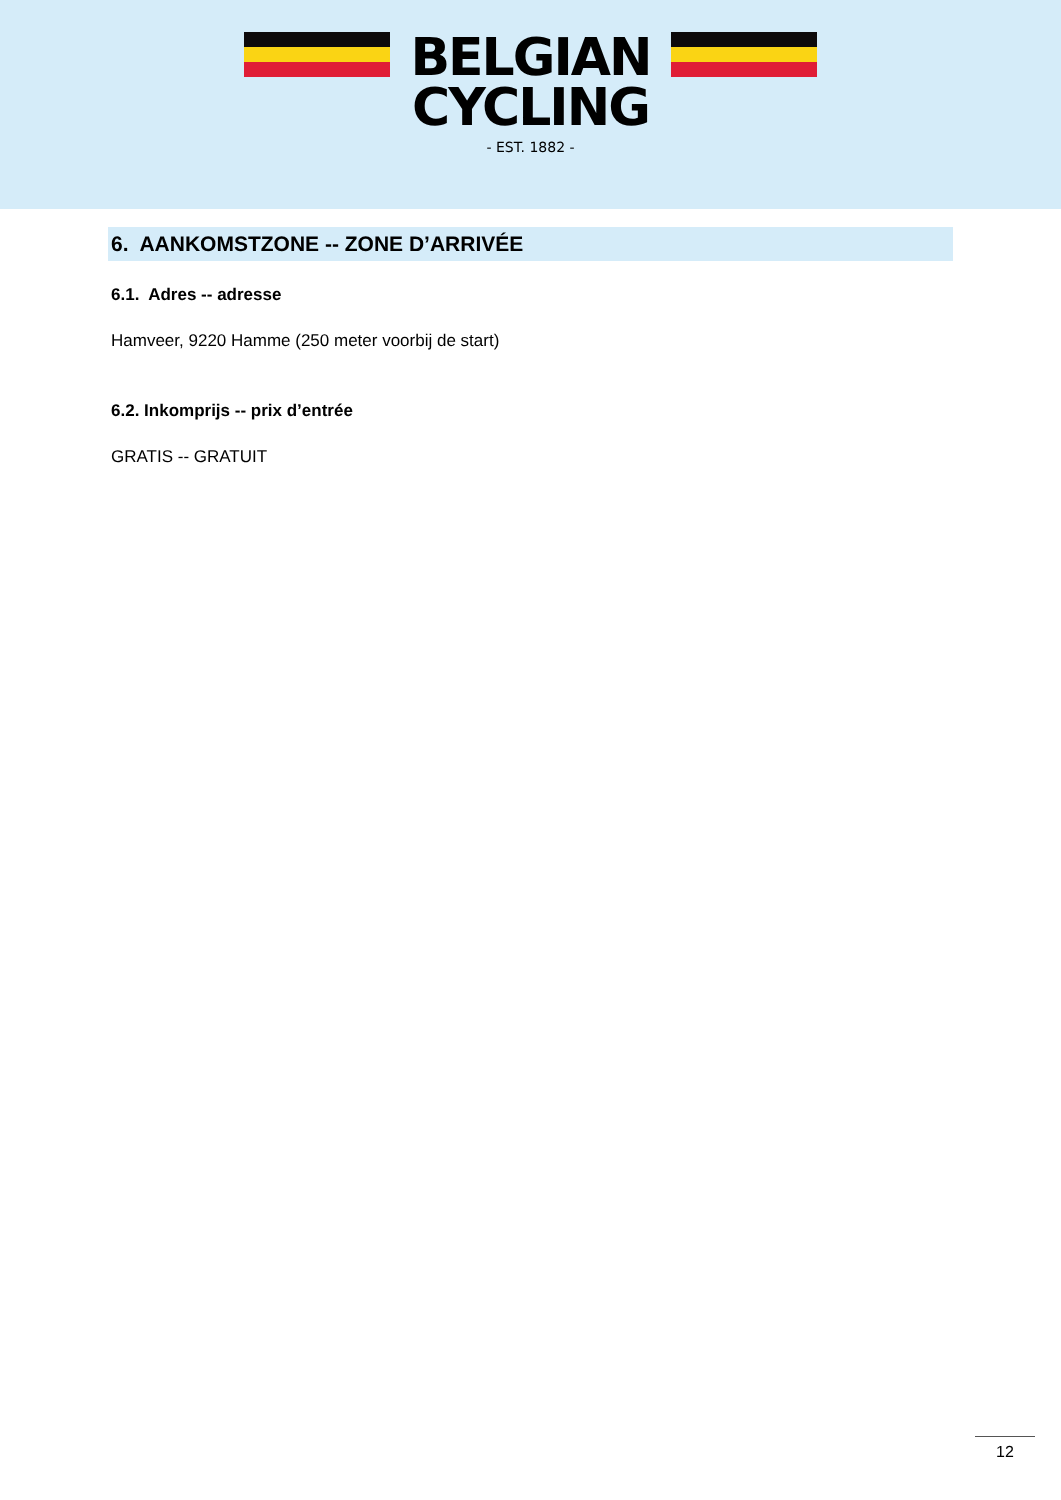BELGIAN
CYCLING
- EST. 1882 -
6. AANKOMSTZONE -- ZONE D’ARRIVÉE
6.1. Adres -- adresse
Hamveer, 9220 Hamme (250 meter voorbij de start)
6.2. Inkomprijs -- prix d’entrée
GRATIS -- GRATUIT
12